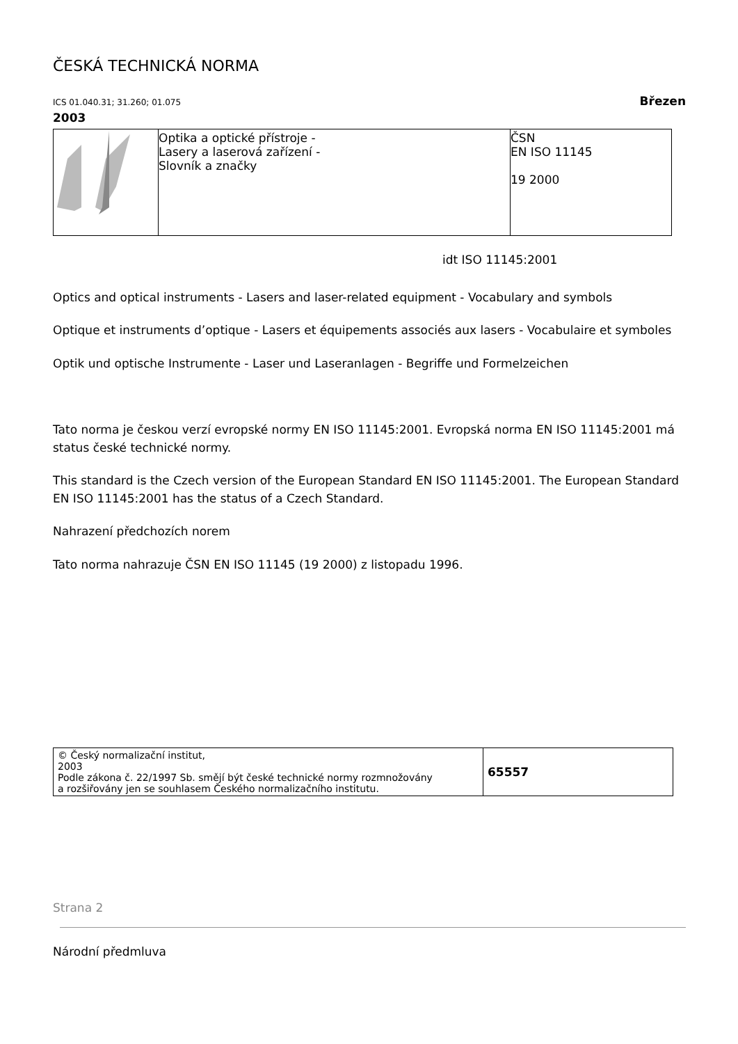ČESKÁ TECHNICKÁ NORMA
ICS 01.040.31; 31.260; 01.075 Březen
2003
| | Optika a optické přístroje - Lasery a laserová zařízení - Slovník a značky | ČSN EN ISO 11145 19 2000 |
idt ISO 11145:2001
Optics and optical instruments - Lasers and laser-related equipment - Vocabulary and symbols
Optique et instruments d’optique - Lasers et équipements associés aux lasers - Vocabulaire et symboles
Optik und optische Instrumente - Laser und Laseranlagen - Begriffe und Formelzeichen
Tato norma je českou verzí evropské normy EN ISO 11145:2001. Evropská norma EN ISO 11145:2001 má status české technické normy.
This standard is the Czech version of the European Standard EN ISO 11145:2001. The European Standard EN ISO 11145:2001 has the status of a Czech Standard.
Nahrazení předchozích norem
Tato norma nahrazuje ČSN EN ISO 11145 (19 2000) z listopadu 1996.
| © Český normalizační institut, 2003 Podle zákona č. 22/1997 Sb. smějí být české technické normy rozmnožovány a rozšiřovány jen se souhlasem Českého normalizačního institutu. | 65557 |
Strana 2
Národní předmluva